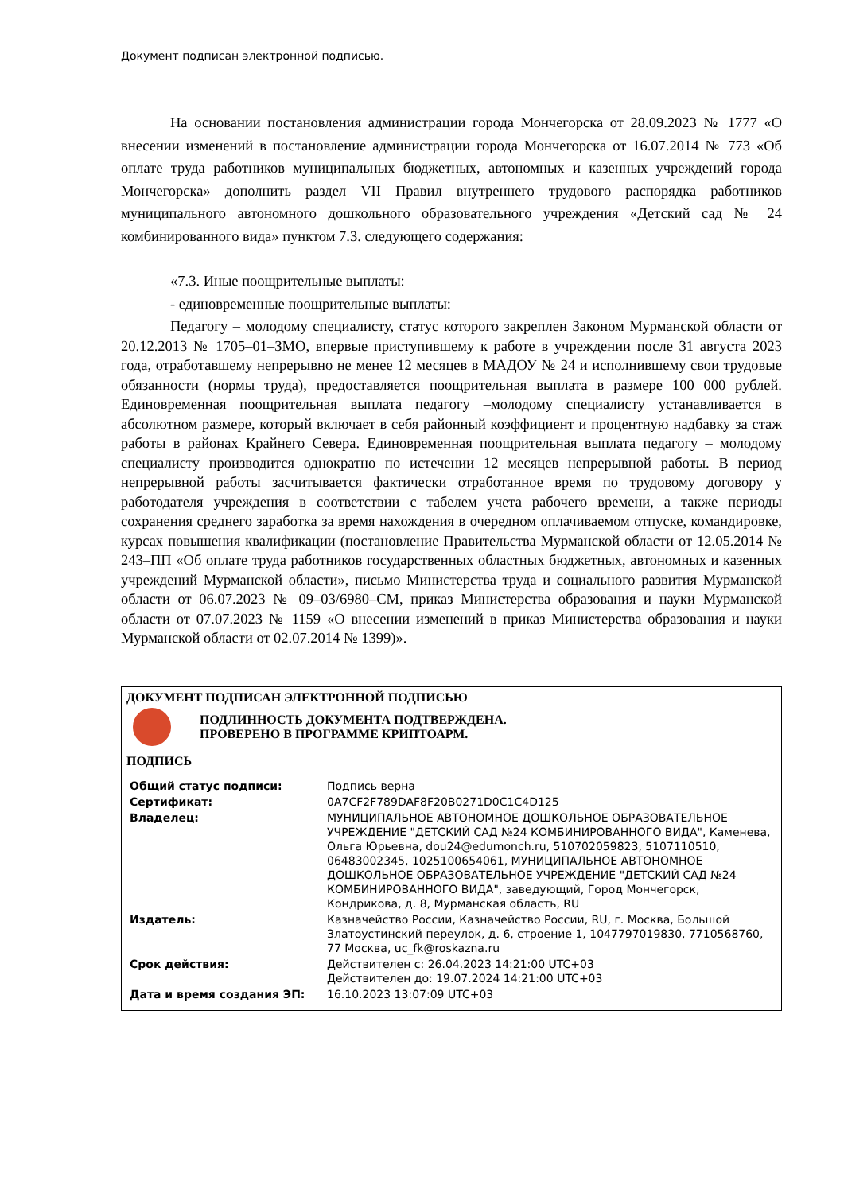Документ подписан электронной подписью.
На основании постановления администрации города Мончегорска от 28.09.2023 № 1777 «О внесении изменений в постановление администрации города Мончегорска от 16.07.2014 № 773 «Об оплате труда работников муниципальных бюджетных, автономных и казенных учреждений города Мончегорска» дополнить раздел VII Правил внутреннего трудового распорядка работников муниципального автономного дошкольного образовательного учреждения «Детский сад № 24 комбинированного вида» пунктом 7.3. следующего содержания:
«7.3. Иные поощрительные выплаты:
- единовременные поощрительные выплаты:
Педагогу – молодому специалисту, статус которого закреплен Законом Мурманской области от 20.12.2013 № 1705–01–ЗМО, впервые приступившему к работе в учреждении после 31 августа 2023 года, отработавшему непрерывно не менее 12 месяцев в МАДОУ № 24 и исполнившему свои трудовые обязанности (нормы труда), предоставляется поощрительная выплата в размере 100 000 рублей. Единовременная поощрительная выплата педагогу –молодому специалисту устанавливается в абсолютном размере, который включает в себя районный коэффициент и процентную надбавку за стаж работы в районах Крайнего Севера. Единовременная поощрительная выплата педагогу – молодому специалисту производится однократно по истечении 12 месяцев непрерывной работы. В период непрерывной работы засчитывается фактически отработанное время по трудовому договору у работодателя учреждения в соответствии с табелем учета рабочего времени, а также периоды сохранения среднего заработка за время нахождения в очередном оплачиваемом отпуске, командировке, курсах повышения квалификации (постановление Правительства Мурманской области от 12.05.2014 № 243–ПП «Об оплате труда работников государственных областных бюджетных, автономных и казенных учреждений Мурманской области», письмо Министерства труда и социального развития Мурманской области от 06.07.2023 № 09–03/6980–СМ, приказ Министерства образования и науки Мурманской области от 07.07.2023 № 1159 «О внесении изменений в приказ Министерства образования и науки Мурманской области от 02.07.2014 № 1399)».
ДОКУМЕНТ ПОДПИСАН ЭЛЕКТРОННОЙ ПОДПИСЬЮ
ПОДЛИННОСТЬ ДОКУМЕНТА ПОДТВЕРЖДЕНА.
ПРОВЕРЕНО В ПРОГРАММЕ КРИПТОАРМ.
ПОДПИСЬ
| Общий статус подписи: | Подпись верна |
| Сертификат: | 0A7CF2F789DAF8F20B0271D0C1C4D125 |
| Владелец: | МУНИЦИПАЛЬНОЕ АВТОНОМНОЕ ДОШКОЛЬНОЕ ОБРАЗОВАТЕЛЬНОЕ УЧРЕЖДЕНИЕ "ДЕТСКИЙ САД №24 КОМБИНИРОВАННОГО ВИДА", Каменева, Ольга Юрьевна, dou24@edumonch.ru, 510702059823, 5107110510, 06483002345, 1025100654061, МУНИЦИПАЛЬНОЕ АВТОНОМНОЕ ДОШКОЛЬНОЕ ОБРАЗОВАТЕЛЬНОЕ УЧРЕЖДЕНИЕ "ДЕТСКИЙ САД №24 КОМБИНИРОВАННОГО ВИДА", заведующий, Город Мончегорск, Кондрикова, д. 8, Мурманская область, RU |
| Издатель: | Казначейство России, Казначейство России, RU, г. Москва, Большой Златоустинский переулок, д. 6, строение 1, 1047797019830, 7710568760, 77 Москва, uc_fk@roskazna.ru |
| Срок действия: | Действителен с: 26.04.2023 14:21:00 UTC+03 Действителен до: 19.07.2024 14:21:00 UTC+03 |
| Дата и время создания ЭП: | 16.10.2023 13:07:09 UTC+03 |